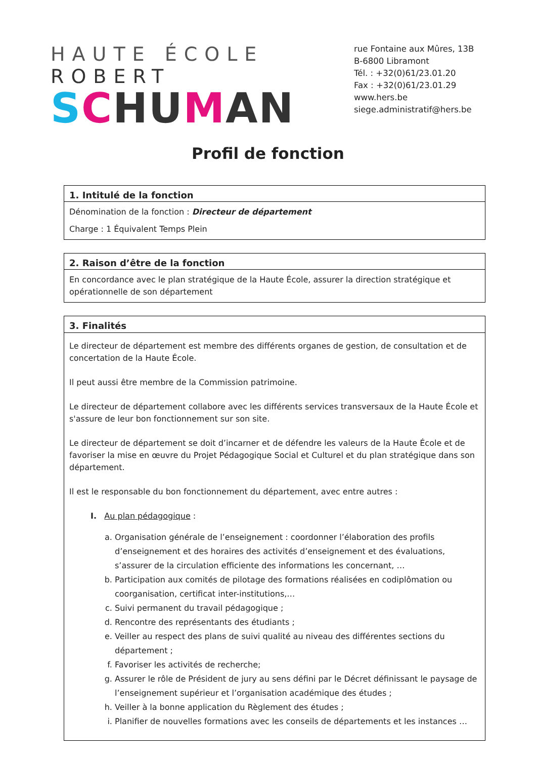HAUTE ÉCOLE ROBERT
SCHUMAN
rue Fontaine aux Mûres, 13B
B-6800 Libramont
Tél. : +32(0)61/23.01.20
Fax : +32(0)61/23.01.29
www.hers.be
siege.administratif@hers.be
Profil de fonction
| 1. Intitulé de la fonction |
| --- |
| Dénomination de la fonction : Directeur de département Charge : 1 Équivalent Temps Plein |
| 2. Raison d’être de la fonction |
| --- |
| En concordance avec le plan stratégique de la Haute École, assurer la direction stratégique et opérationnelle de son département |
| 3. Finalités |
| --- |
| Le directeur de département est membre des différents organes de gestion, de consultation et de concertation de la Haute École. Il peut aussi être membre de la Commission patrimoine. Le directeur de département collabore avec les différents services transversaux de la Haute École et s'assure de leur bon fonctionnement sur son site. Le directeur de département se doit d’incarner et de défendre les valeurs de la Haute École et de favoriser la mise en œuvre du Projet Pédagogique Social et Culturel et du plan stratégique dans son département. Il est le responsable du bon fonctionnement du département, avec entre autres : I. Au plan pédagogique : a. Organisation générale de l’enseignement : coordonner l’élaboration des profils d’enseignement et des horaires des activités d’enseignement et des évaluations, s’assurer de la circulation efficiente des informations les concernant, … b. Participation aux comités de pilotage des formations réalisées en codiplômation ou coorganisation, certificat inter-institutions,… c. Suivi permanent du travail pédagogique ; d. Rencontre des représentants des étudiants ; e. Veiller au respect des plans de suivi qualité au niveau des différentes sections du département ; f. Favoriser les activités de recherche; g. Assurer le rôle de Président de jury au sens défini par le Décret définissant le paysage de l’enseignement supérieur et l’organisation académique des études ; h. Veiller à la bonne application du Règlement des études ; i. Planifier de nouvelles formations avec les conseils de départements et les instances … |